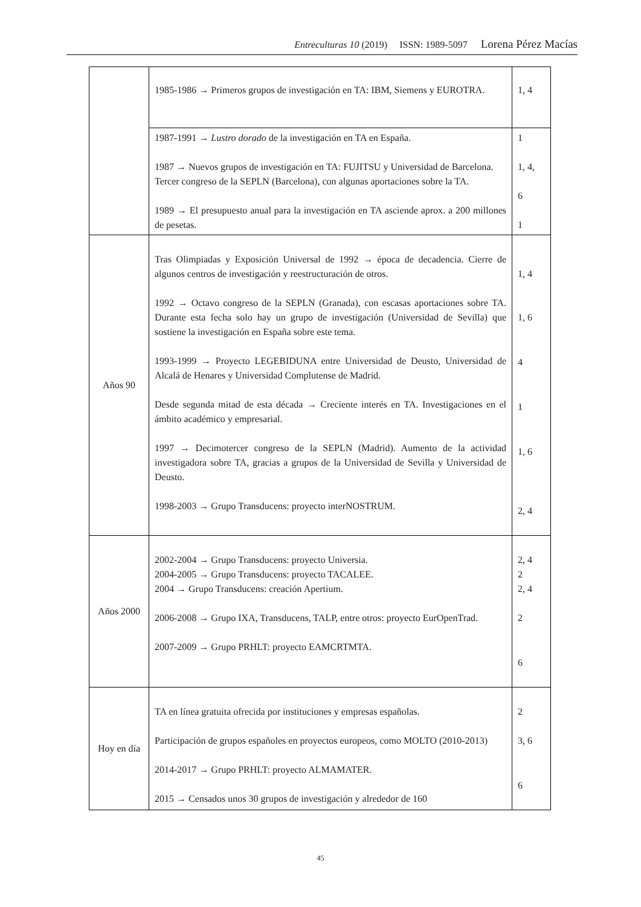Entreculturas 10 (2019) ISSN: 1989-5097 Lorena Pérez Macías
| | 1985-1986 → Primeros grupos de investigación en TA: IBM, Siemens y EUROTRA. | 1, 4 |
| | 1987-1991 → Lustro dorado de la investigación en TA en España. 1987 → Nuevos grupos de investigación en TA: FUJITSU y Universidad de Barcelona. Tercer congreso de la SEPLN (Barcelona), con algunas aportaciones sobre la TA. 1989 → El presupuesto anual para la investigación en TA asciende aprox. a 200 millones de pesetas. | 1 1, 4, 6 1 |
| Años 90 | Tras Olimpiadas y Exposición Universal de 1992 → época de decadencia. Cierre de algunos centros de investigación y reestructuración de otros. 1992 → Octavo congreso de la SEPLN (Granada), con escasas aportaciones sobre TA. Durante esta fecha solo hay un grupo de investigación (Universidad de Sevilla) que sostiene la investigación en España sobre este tema. 1993-1999 → Proyecto LEGEBIDUNA entre Universidad de Deusto, Universidad de Alcalá de Henares y Universidad Complutense de Madrid. Desde segunda mitad de esta década → Creciente interés en TA. Investigaciones en el ámbito académico y empresarial. 1997 → Decimotercer congreso de la SEPLN (Madrid). Aumento de la actividad investigadora sobre TA, gracias a grupos de la Universidad de Sevilla y Universidad de Deusto. 1998-2003 → Grupo Transducens: proyecto interNOSTRUM. | 1, 4 1, 6 4 1 1, 6 2, 4 |
| Años 2000 | 2002-2004 → Grupo Transducens: proyecto Universia. 2004-2005 → Grupo Transducens: proyecto TACALEE. 2004 → Grupo Transducens: creación Apertium. 2006-2008 → Grupo IXA, Transducens, TALP, entre otros: proyecto EurOpenTrad. 2007-2009 → Grupo PRHLT: proyecto EAMCRTMTA. | 2, 4 2 2, 4 2 6 |
| Hoy en día | TA en línea gratuita ofrecida por instituciones y empresas españolas. Participación de grupos españoles en proyectos europeos, como MOLTO (2010-2013) 2014-2017 → Grupo PRHLT: proyecto ALMAMATER. 2015 → Censados unos 30 grupos de investigación y alrededor de 160 | 2 3, 6 6 |
45